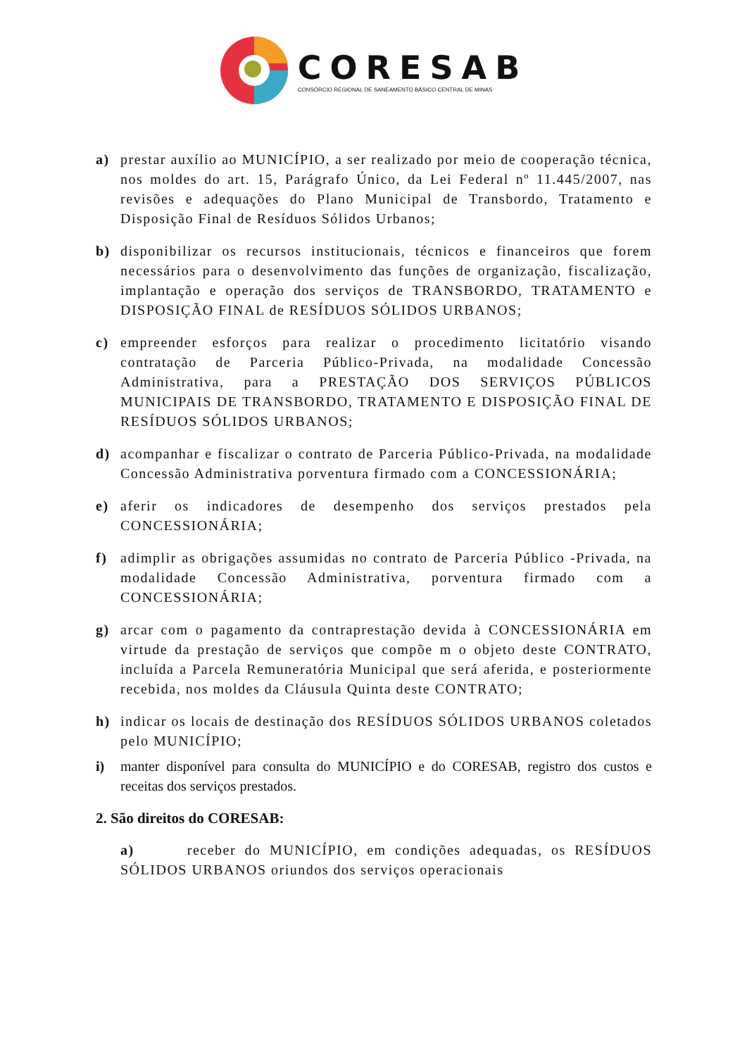CORESAB
CONSÓRCIO REGIONAL DE SANEAMENTO BÁSICO CENTRAL DE MINAS
a) prestar auxílio ao MUNICÍPIO, a ser realizado por meio de cooperação técnica, nos moldes do art. 15, Parágrafo Único, da Lei Federal nº 11.445/2007, nas revisões e adequações do Plano Municipal de Transbordo, Tratamento e Disposição Final de Resíduos Sólidos Urbanos;
b) disponibilizar os recursos institucionais, técnicos e financeiros que forem necessários para o desenvolvimento das funções de organização, fiscalização, implantação e operação dos serviços de TRANSBORDO, TRATAMENTO e DISPOSIÇÃO FINAL de RESÍDUOS SÓLIDOS URBANOS;
c) empreender esforços para realizar o procedimento licitatório visando contratação de Parceria Público-Privada, na modalidade Concessão Administrativa, para a PRESTAÇÃO DOS SERVIÇOS PÚBLICOS MUNICIPAIS DE TRANSBORDO, TRATAMENTO E DISPOSIÇÃO FINAL DE RESÍDUOS SÓLIDOS URBANOS;
d) acompanhar e fiscalizar o contrato de Parceria Público-Privada, na modalidade Concessão Administrativa porventura firmado com a CONCESSIONÁRIA;
e) aferir os indicadores de desempenho dos serviços prestados pela CONCESSIONÁRIA;
f) adimplir as obrigações assumidas no contrato de Parceria Público -Privada, na modalidade Concessão Administrativa, porventura firmado com a CONCESSIONÁRIA;
g) arcar com o pagamento da contraprestação devida à CONCESSIONÁRIA em virtude da prestação de serviços que compõe m o objeto deste CONTRATO, incluída a Parcela Remuneratória Municipal que será aferida, e posteriormente recebida, nos moldes da Cláusula Quinta deste CONTRATO;
h) indicar os locais de destinação dos RESÍDUOS SÓLIDOS URBANOS coletados pelo MUNICÍPIO;
i) manter disponível para consulta do MUNICÍPIO e do CORESAB, registro dos custos e receitas dos serviços prestados.
2. São direitos do CORESAB:
a) receber do MUNICÍPIO, em condições adequadas, os RESÍDUOS SÓLIDOS URBANOS oriundos dos serviços operacionais